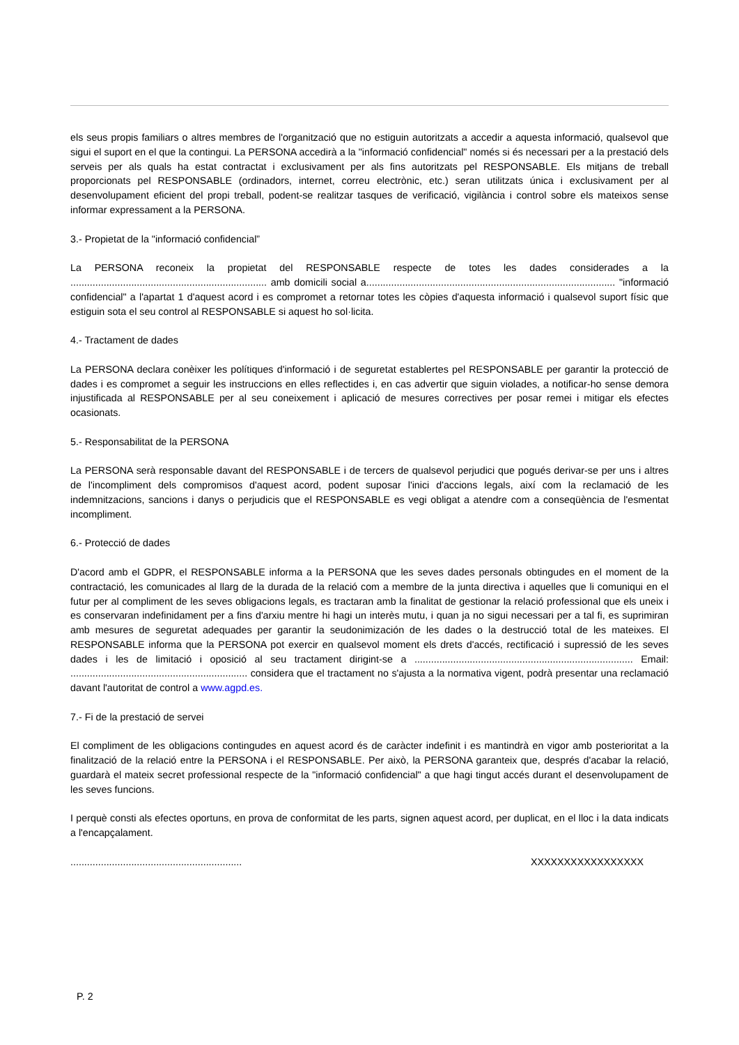els seus propis familiars o altres membres de l'organització que no estiguin autoritzats a accedir a aquesta informació, qualsevol que sigui el suport en el que la contingui. La PERSONA accedirà a la "informació confidencial" només si és necessari per a la prestació dels serveis per als quals ha estat contractat i exclusivament per als fins autoritzats pel RESPONSABLE. Els mitjans de treball proporcionats pel RESPONSABLE (ordinadors, internet, correu electrònic, etc.) seran utilitzats única i exclusivament per al desenvolupament eficient del propi treball, podent-se realitzar tasques de verificació, vigilància i control sobre els mateixos sense informar expressament a la PERSONA.
3.- Propietat de la "informació confidencial”
La PERSONA reconeix la propietat del RESPONSABLE respecte de totes les dades considerades a la ....................................................................... amb domicili social a.......................................................................................... "informació confidencial" a l'apartat 1 d'aquest acord i es compromet a retornar totes les còpies d'aquesta informació i qualsevol suport físic que estiguin sota el seu control al RESPONSABLE si aquest ho sol·licita.
4.- Tractament de dades
La PERSONA declara conèixer les polítiques d'informació i de seguretat establertes pel RESPONSABLE per garantir la protecció de dades i es compromet a seguir les instruccions en elles reflectides i, en cas advertir que siguin violades, a notificar-ho sense demora injustificada al RESPONSABLE per al seu coneixement i aplicació de mesures correctives per posar remei i mitigar els efectes ocasionats.
5.- Responsabilitat de la PERSONA
La PERSONA serà responsable davant del RESPONSABLE i de tercers de qualsevol perjudici que pogués derivar-se per uns i altres de l'incompliment dels compromisos d'aquest acord, podent suposar l'inici d'accions legals, així com la reclamació de les indemnitzacions, sancions i danys o perjudicis que el RESPONSABLE es vegi obligat a atendre com a conseqüència de l'esmentat incompliment.
6.- Protecció de dades
D'acord amb el GDPR, el RESPONSABLE informa a la PERSONA que les seves dades personals obtingudes en el moment de la contractació, les comunicades al llarg de la durada de la relació com a membre de la junta directiva i aquelles que li comuniqui en el futur per al compliment de les seves obligacions legals, es tractaran amb la finalitat de gestionar la relació professional que els uneix i es conservaran indefinidament per a fins d'arxiu mentre hi hagi un interès mutu, i quan ja no sigui necessari per a tal fi, es suprimiran amb mesures de seguretat adequades per garantir la seudonimización de les dades o la destrucció total de les mateixes. El RESPONSABLE informa que la PERSONA pot exercir en qualsevol moment els drets d'accés, rectificació i supressió de les seves dades i les de limitació i oposició al seu tractament dirigint-se a ............................................................................... Email: ................................................................ considera que el tractament no s'ajusta a la normativa vigent, podrà presentar una reclamació davant l'autoritat de control a www.agpd.es.
7.- Fi de la prestació de servei
El compliment de les obligacions contingudes en aquest acord és de caràcter indefinit i es mantindrà en vigor amb posterioritat a la finalització de la relació entre la PERSONA i el RESPONSABLE. Per això, la PERSONA garanteix que, després d'acabar la relació, guardarà el mateix secret professional respecte de la "informació confidencial" a que hagi tingut accés durant el desenvolupament de les seves funcions.
I perquè consti als efectes oportuns, en prova de conformitat de les parts, signen aquest acord, per duplicat, en el lloc i la data indicats a l'encapçalament.
.............................................................. XXXXXXXXXXXXXXXXX
P. 2